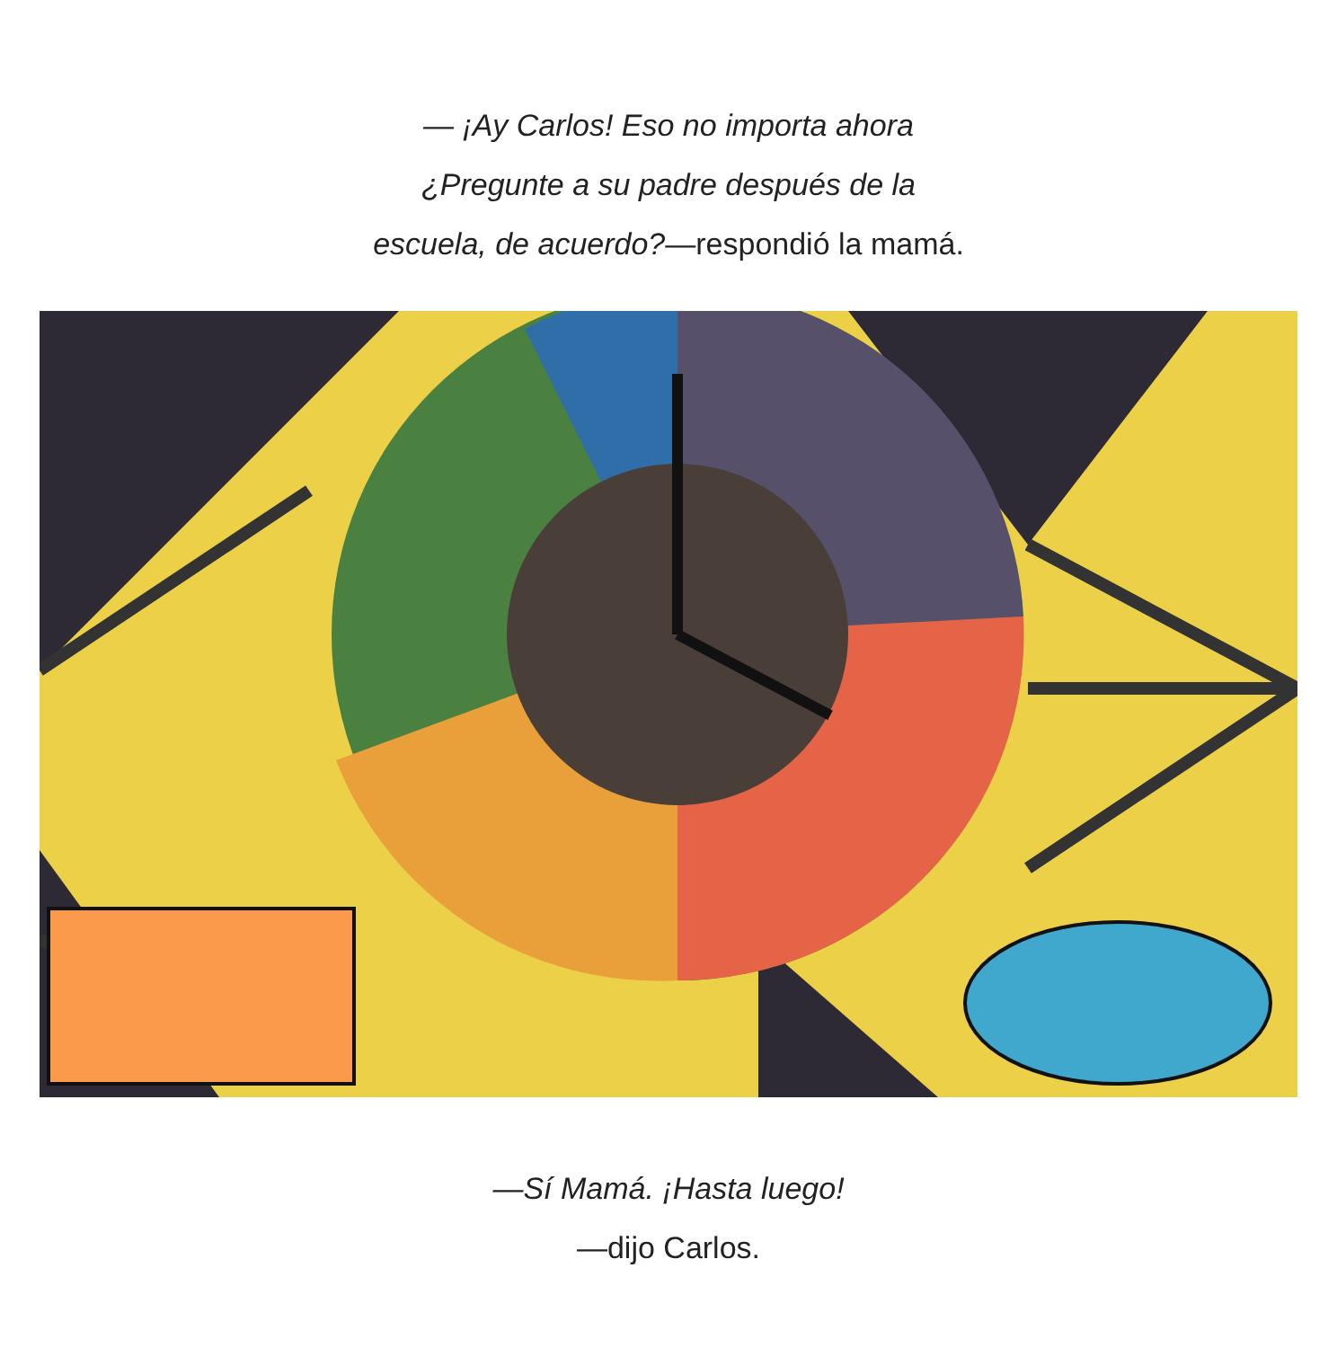— ¡Ay Carlos! Eso no importa ahora
¿Pregunte a su padre después de la
escuela, de acuerdo?—respondió la mamá.
—Sí Mamá. ¡Hasta luego!
—dijo Carlos.